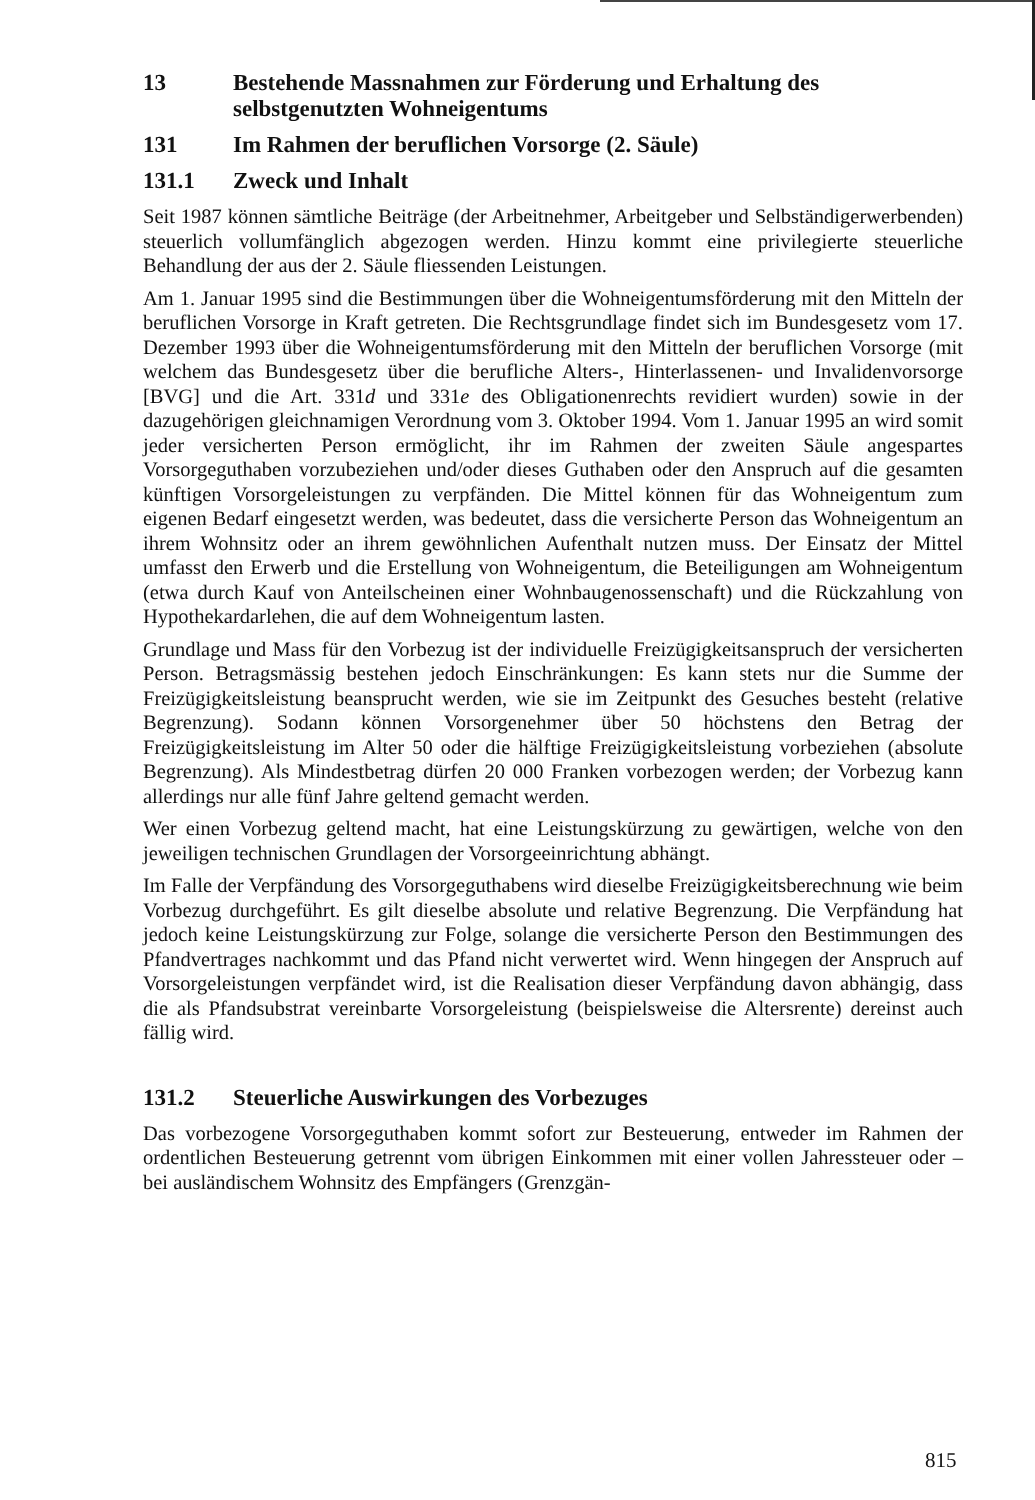13 Bestehende Massnahmen zur Förderung und Erhaltung des selbstgenutzten Wohneigentums
131 Im Rahmen der beruflichen Vorsorge (2. Säule)
131.1 Zweck und Inhalt
Seit 1987 können sämtliche Beiträge (der Arbeitnehmer, Arbeitgeber und Selbständigerwerbenden) steuerlich vollumfänglich abgezogen werden. Hinzu kommt eine privilegierte steuerliche Behandlung der aus der 2. Säule fliessenden Leistungen.
Am 1. Januar 1995 sind die Bestimmungen über die Wohneigentumsförderung mit den Mitteln der beruflichen Vorsorge in Kraft getreten. Die Rechtsgrundlage findet sich im Bundesgesetz vom 17. Dezember 1993 über die Wohneigentumsförderung mit den Mitteln der beruflichen Vorsorge (mit welchem das Bundesgesetz über die berufliche Alters-, Hinterlassenen- und Invalidenvorsorge [BVG] und die Art. 331d und 331e des Obligationenrechts revidiert wurden) sowie in der dazugehörigen gleichnamigen Verordnung vom 3. Oktober 1994. Vom 1. Januar 1995 an wird somit jeder versicherten Person ermöglicht, ihr im Rahmen der zweiten Säule angespartes Vorsorgeguthaben vorzubeziehen und/oder dieses Guthaben oder den Anspruch auf die gesamten künftigen Vorsorgeleistungen zu verpfänden. Die Mittel können für das Wohneigentum zum eigenen Bedarf eingesetzt werden, was bedeutet, dass die versicherte Person das Wohneigentum an ihrem Wohnsitz oder an ihrem gewöhnlichen Aufenthalt nutzen muss. Der Einsatz der Mittel umfasst den Erwerb und die Erstellung von Wohneigentum, die Beteiligungen am Wohneigentum (etwa durch Kauf von Anteilscheinen einer Wohnbaugenossenschaft) und die Rückzahlung von Hypothekardarlehen, die auf dem Wohneigentum lasten.
Grundlage und Mass für den Vorbezug ist der individuelle Freizügigkeitsanspruch der versicherten Person. Betragsmässig bestehen jedoch Einschränkungen: Es kann stets nur die Summe der Freizügigkeitsleistung beansprucht werden, wie sie im Zeitpunkt des Gesuches besteht (relative Begrenzung). Sodann können Vorsorgenehmer über 50 höchstens den Betrag der Freizügigkeitsleistung im Alter 50 oder die hälftige Freizügigkeitsleistung vorbeziehen (absolute Begrenzung). Als Mindestbetrag dürfen 20 000 Franken vorbezogen werden; der Vorbezug kann allerdings nur alle fünf Jahre geltend gemacht werden.
Wer einen Vorbezug geltend macht, hat eine Leistungskürzung zu gewärtigen, welche von den jeweiligen technischen Grundlagen der Vorsorgeeinrichtung abhängt.
Im Falle der Verpfändung des Vorsorgeguthabens wird dieselbe Freizügigkeitsberechnung wie beim Vorbezug durchgeführt. Es gilt dieselbe absolute und relative Begrenzung. Die Verpfändung hat jedoch keine Leistungskürzung zur Folge, solange die versicherte Person den Bestimmungen des Pfandvertrages nachkommt und das Pfand nicht verwertet wird. Wenn hingegen der Anspruch auf Vorsorgeleistungen verpfändet wird, ist die Realisation dieser Verpfändung davon abhängig, dass die als Pfandsubstrat vereinbarte Vorsorgeleistung (beispielsweise die Altersrente) dereinst auch fällig wird.
131.2 Steuerliche Auswirkungen des Vorbezuges
Das vorbezogene Vorsorgeguthaben kommt sofort zur Besteuerung, entweder im Rahmen der ordentlichen Besteuerung getrennt vom übrigen Einkommen mit einer vollen Jahressteuer oder – bei ausländischem Wohnsitz des Empfängers (Grenzgän-
815